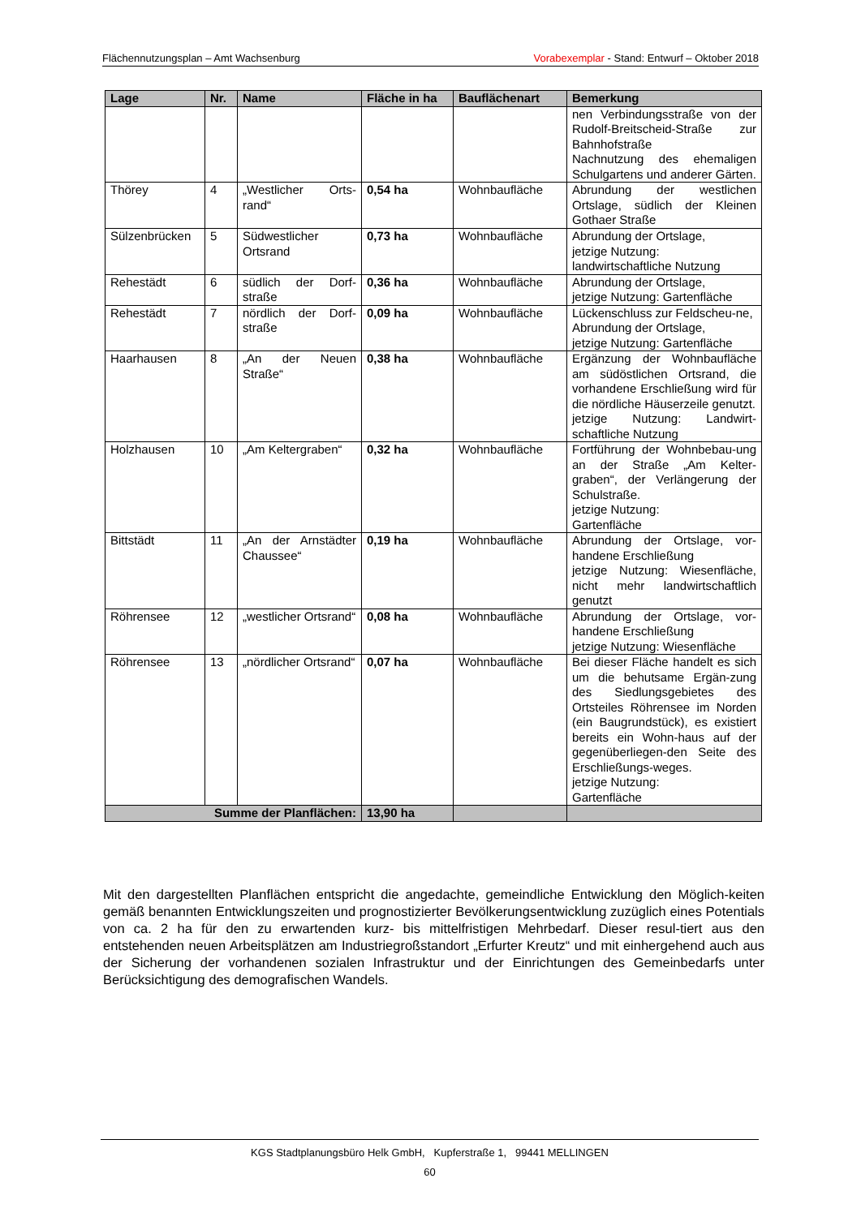Flächennutzungsplan – Amt Wachsenburg Vorabexemplar - Stand: Entwurf – Oktober 2018
| Lage | Nr. | Name | Fläche in ha | Bauflächenart | Bemerkung |
| --- | --- | --- | --- | --- | --- |
| | | | | | nen Verbindungsstraße von der Rudolf-Breitscheid-Straße zur Bahnhofstraße Nachnutzung des ehemaligen Schulgartens und anderer Gärten. |
| Thörey | 4 | „Westlicher Orts-rand“ | 0,54 ha | Wohnbaufläche | Abrundung der westlichen Ortslage, südlich der Kleinen Gothaer Straße |
| Sülzenbrücken | 5 | Südwestlicher Ortsrand | 0,73 ha | Wohnbaufläche | Abrundung der Ortslage, jetzige Nutzung: landwirtschaftliche Nutzung |
| Rehestädt | 6 | südlich der Dorf-straße | 0,36 ha | Wohnbaufläche | Abrundung der Ortslage, jetzige Nutzung: Gartenfläche |
| Rehestädt | 7 | nördlich der Dorf-straße | 0,09 ha | Wohnbaufläche | Lückenschluss zur Feldscheu-ne, Abrundung der Ortslage, jetzige Nutzung: Gartenfläche |
| Haarhausen | 8 | „An der Neuen Straße“ | 0,38 ha | Wohnbaufläche | Ergänzung der Wohnbaufläche am südöstlichen Ortsrand, die vorhandene Erschließung wird für die nördliche Häuserzeile genutzt. jetzige Nutzung: Landwirt-schaftliche Nutzung |
| Holzhausen | 10 | „Am Keltergraben“ | 0,32 ha | Wohnbaufläche | Fortführung der Wohnbebau-ung an der Straße „Am Kelter-graben“, der Verlängerung der Schulstraße. jetzige Nutzung: Gartenfläche |
| Bittstädt | 11 | „An der Arnstädter Chaussee“ | 0,19 ha | Wohnbaufläche | Abrundung der Ortslage, vor-handene Erschließung jetzige Nutzung: Wiesenfläche, nicht mehr landwirtschaftlich genutzt |
| Röhrensee | 12 | „westlicher Ortsrand“ | 0,08 ha | Wohnbaufläche | Abrundung der Ortslage, vor-handene Erschließung jetzige Nutzung: Wiesenfläche |
| Röhrensee | 13 | „nördlicher Ortsrand“ | 0,07 ha | Wohnbaufläche | Bei dieser Fläche handelt es sich um die behutsame Ergän-zung des Siedlungsgebietes des Ortsteiles Röhrensee im Norden (ein Baugrundstück), es existiert bereits ein Wohn-haus auf der gegenüberliegen-den Seite des Erschließungs-weges. jetzige Nutzung: Gartenfläche |
| Summe der Planflächen: | | | 13,90 ha | | |
Mit den dargestellten Planflächen entspricht die angedachte, gemeindliche Entwicklung den Möglich-keiten gemäß benannten Entwicklungszeiten und prognostizierter Bevölkerungsentwicklung zuzüglich eines Potentials von ca. 2 ha für den zu erwartenden kurz- bis mittelfristigen Mehrbedarf. Dieser resul-tiert aus den entstehenden neuen Arbeitsplätzen am Industriegroßstandort „Erfurter Kreutz“ und mit einhergehend auch aus der Sicherung der vorhandenen sozialen Infrastruktur und der Einrichtungen des Gemeinbedarfs unter Berücksichtigung des demografischen Wandels.
KGS Stadtplanungsbüro Helk GmbH, Kupferstraße 1, 99441 MELLINGEN
60